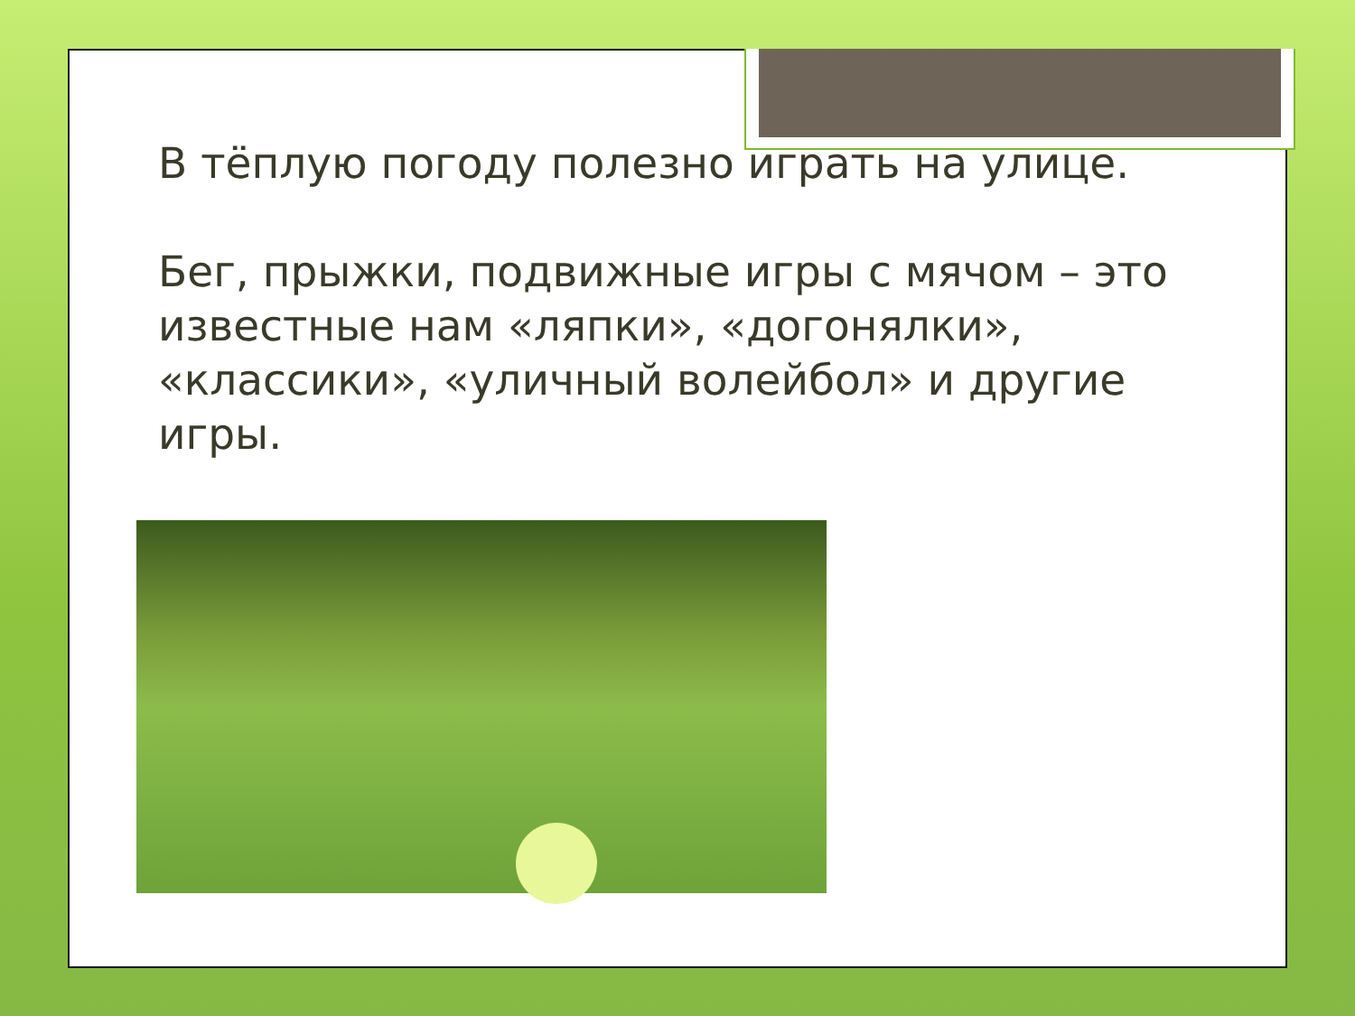В тёплую погоду полезно играть на улице.
Бег, прыжки, подвижные игры с мячом – это известные нам «ляпки», «догонялки», «классики», «уличный волейбол» и другие игры.